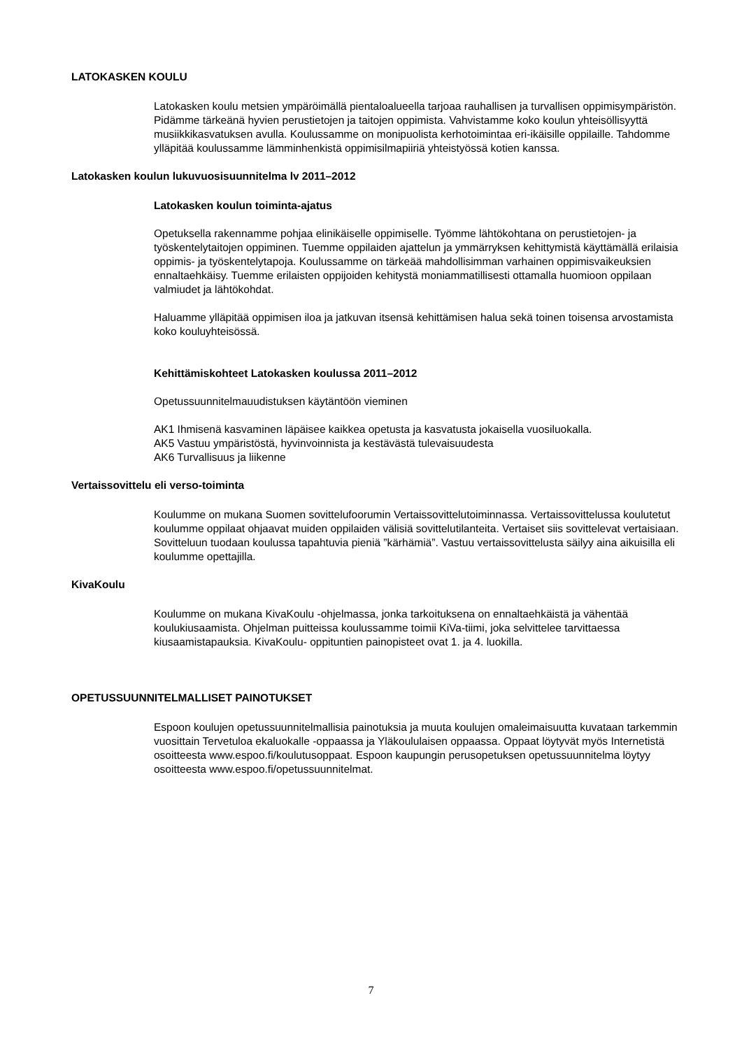LATOKASKEN KOULU
Latokasken koulu metsien ympäröimällä pientaloalueella tarjoaa rauhallisen ja turvallisen oppimisympäristön. Pidämme tärkeänä hyvien perustietojen ja taitojen oppimista. Vahvistamme koko koulun yhteisöllisyyttä musiikkikasvatuksen avulla. Koulussamme on monipuolista kerhotoimintaa eri-ikäisille oppilaille. Tahdomme ylläpitää koulussamme lämminhenkistä oppimisilmapiiriä yhteistyössä kotien kanssa.
Latokasken koulun lukuvuosisuunnitelma lv 2011–2012
Latokasken koulun toiminta-ajatus
Opetuksella rakennamme pohjaa elinikäiselle oppimiselle. Työmme lähtökohtana on perustietojen- ja työskentelytaitojen oppiminen. Tuemme oppilaiden ajattelun ja ymmärryksen kehittymistä käyttämällä erilaisia oppimis- ja työskentelytapoja. Koulussamme on tärkeää mahdollisimman varhainen oppimisvaikeuksien ennaltaehkäisy. Tuemme erilaisten oppijoiden kehitystä moniammatillisesti ottamalla huomioon oppilaan valmiudet ja lähtökohdat.
Haluamme ylläpitää oppimisen iloa ja jatkuvan itsensä kehittämisen halua sekä toinen toisensa arvostamista koko kouluyhteisössä.
Kehittämiskohteet Latokasken koulussa 2011–2012
Opetussuunnitelmauudistuksen käytäntöön vieminen
AK1 Ihmisenä kasvaminen läpäisee kaikkea opetusta ja kasvatusta jokaisella vuosiluokalla.
AK5 Vastuu ympäristöstä, hyvinvoinnista ja kestävästä tulevaisuudesta
AK6 Turvallisuus ja liikenne
Vertaissovittelu eli verso-toiminta
Koulumme on mukana Suomen sovittelufoorumin Vertaissovittelutoiminnassa. Vertaissovittelussa koulutetut koulumme oppilaat ohjaavat muiden oppilaiden välisiä sovittelutilanteita. Vertaiset siis sovittelevat vertaisiaan. Sovitteluun tuodaan koulussa tapahtuvia pieniä ”kärhämiä”. Vastuu vertaissovittelusta säilyy aina aikuisilla eli koulumme opettajilla.
KivaKoulu
Koulumme on mukana KivaKoulu -ohjelmassa, jonka tarkoituksena on ennaltaehkäistä ja vähentää koulukiusaamista. Ohjelman puitteissa koulussamme toimii KiVa-tiimi, joka selvittelee tarvittaessa kiusaamistapauksia. KivaKoulu- oppituntien painopisteet ovat 1. ja 4. luokilla.
OPETUSSUUNNITELMALLISET PAINOTUKSET
Espoon koulujen opetussuunnitelmallisia painotuksia ja muuta koulujen omaleimaisuutta kuvataan tarkemmin vuosittain Tervetuloa ekaluokalle -oppaassa ja Yläkoululaisen oppaassa. Oppaat löytyvät myös Internetistä osoitteesta www.espoo.fi/koulutusoppaat. Espoon kaupungin perusopetuksen opetussuunnitelma löytyy osoitteesta www.espoo.fi/opetussuunnitelmat.
7